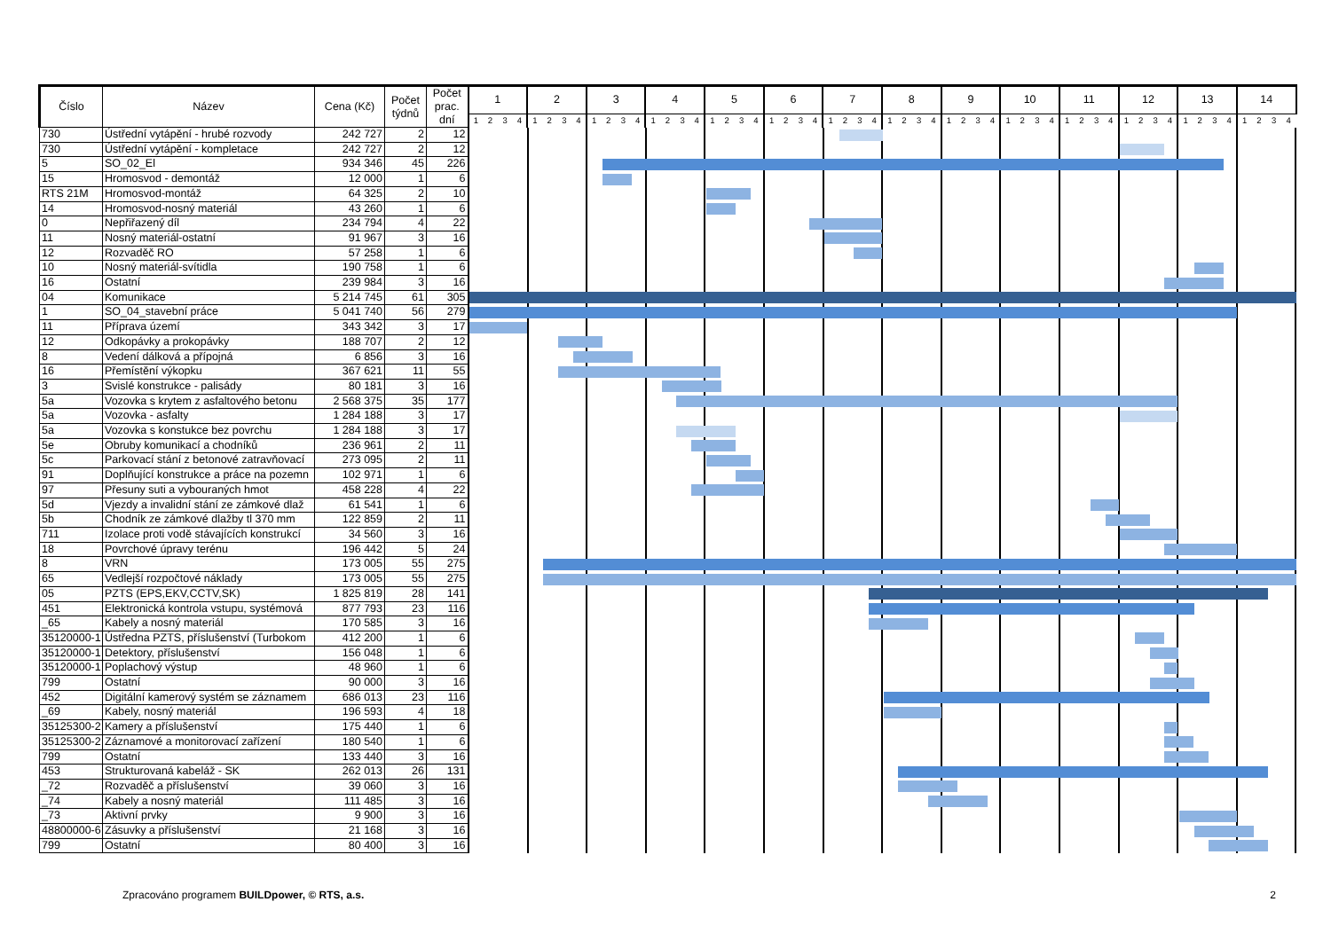| Číslo | Název | Cena (Kč) | Počet týdnů | Počet prac. dní | 1 | | | | 2 | | | | 3 | | | | 4 | | | | 5 | | | | 6 | | | | 7 | | | | 8 | | | | 9 | | | | 10 | | | | 11 | | | | 12 | | | | 13 | | | | 14 | | | |
| --- | --- | --- | --- | --- | --- | --- | --- | --- | --- | --- | --- | --- | --- | --- | --- | --- | --- | --- | --- | --- | --- | --- | --- | --- | --- | --- | --- | --- | --- | --- | --- | --- | --- | --- | --- | --- | --- | --- | --- | --- | --- | --- | --- | --- | --- | --- | --- | --- | --- | --- | --- | --- | --- | --- | --- | --- | --- | --- | --- | --- |
| | | | | | 1 | 2 | 3 | 4 | 1 | 2 | 3 | 4 | 1 | 2 | 3 | 4 | 1 | 2 | 3 | 4 | 1 | 2 | 3 | 4 | 1 | 2 | 3 | 4 | 1 | 2 | 3 | 4 | 1 | 2 | 3 | 4 | 1 | 2 | 3 | 4 | 1 | 2 | 3 | 4 | 1 | 2 | 3 | 4 | 1 | 2 | 3 | 4 | 1 | 2 | 3 | 4 | 1 | 2 | 3 | 4 |
| 730 | Ústřední vytápění - hrubé rozvody | 242 727 | 2 | 12 | | | | | | | | | | | | | | | | | | | | | | | | | | | | | | | | | | | | | | | | | | | | | | | | | | | | | | | | |
| 730 | Ústřední vytápění - kompletace | 242 727 | 2 | 12 | | | | | | | | | | | | | | | | | | | | | | | | | | | | | | | | | | | | | | | | | | | | | | | | | | | | | | | | |
| 5 | SO_02_El | 934 346 | 45 | 226 | | | | | | | | | | | | | | | | | | | | | | | | | | | | | | | | | | | | | | | | | | | | | | | | | | | | | | | | |
| 15 | Hromosvod - demontáž | 12 000 | 1 | 6 | | | | | | | | | | | | | | | | | | | | | | | | | | | | | | | | | | | | | | | | | | | | | | | | | | | | | | | | |
| RTS 21M | Hromosvod-montáž | 64 325 | 2 | 10 | | | | | | | | | | | | | | | | | | | | | | | | | | | | | | | | | | | | | | | | | | | | | | | | | | | | | | | | |
| 14 | Hromosvod-nosný materiál | 43 260 | 1 | 6 | | | | | | | | | | | | | | | | | | | | | | | | | | | | | | | | | | | | | | | | | | | | | | | | | | | | | | | | |
| 0 | Nepřiřazený díl | 234 794 | 4 | 22 | | | | | | | | | | | | | | | | | | | | | | | | | | | | | | | | | | | | | | | | | | | | | | | | | | | | | | | | |
| 11 | Nosný materiál-ostatní | 91 967 | 3 | 16 | | | | | | | | | | | | | | | | | | | | | | | | | | | | | | | | | | | | | | | | | | | | | | | | | | | | | | | | |
| 12 | Rozvaděč RO | 57 258 | 1 | 6 | | | | | | | | | | | | | | | | | | | | | | | | | | | | | | | | | | | | | | | | | | | | | | | | | | | | | | | | |
| 10 | Nosný materiál-svítidla | 190 758 | 1 | 6 | | | | | | | | | | | | | | | | | | | | | | | | | | | | | | | | | | | | | | | | | | | | | | | | | | | | | | | | |
| 16 | Ostatní | 239 984 | 3 | 16 | | | | | | | | | | | | | | | | | | | | | | | | | | | | | | | | | | | | | | | | | | | | | | | | | | | | | | | | |
| 04 | Komunikace | 5 214 745 | 61 | 305 | | | | | | | | | | | | | | | | | | | | | | | | | | | | | | | | | | | | | | | | | | | | | | | | | | | | | | | | |
| 1 | SO_04_stavební práce | 5 041 740 | 56 | 279 | | | | | | | | | | | | | | | | | | | | | | | | | | | | | | | | | | | | | | | | | | | | | | | | | | | | | | | | |
| 11 | Příprava území | 343 342 | 3 | 17 | | | | | | | | | | | | | | | | | | | | | | | | | | | | | | | | | | | | | | | | | | | | | | | | | | | | | | | | |
| 12 | Odkopávky a prokopávky | 188 707 | 2 | 12 | | | | | | | | | | | | | | | | | | | | | | | | | | | | | | | | | | | | | | | | | | | | | | | | | | | | | | | | |
| 8 | Vedení dálková a přípojná | 6 856 | 3 | 16 | | | | | | | | | | | | | | | | | | | | | | | | | | | | | | | | | | | | | | | | | | | | | | | | | | | | | | | | |
| 16 | Přemístění výkopku | 367 621 | 11 | 55 | | | | | | | | | | | | | | | | | | | | | | | | | | | | | | | | | | | | | | | | | | | | | | | | | | | | | | | | |
| 3 | Svislé konstrukce - palisády | 80 181 | 3 | 16 | | | | | | | | | | | | | | | | | | | | | | | | | | | | | | | | | | | | | | | | | | | | | | | | | | | | | | | | |
| 5a | Vozovka s krytem z asfaltového betonu | 2 568 375 | 35 | 177 | | | | | | | | | | | | | | | | | | | | | | | | | | | | | | | | | | | | | | | | | | | | | | | | | | | | | | | | |
| 5a | Vozovka - asfalty | 1 284 188 | 3 | 17 | | | | | | | | | | | | | | | | | | | | | | | | | | | | | | | | | | | | | | | | | | | | | | | | | | | | | | | | |
| 5a | Vozovka s konstukce bez povrchu | 1 284 188 | 3 | 17 | | | | | | | | | | | | | | | | | | | | | | | | | | | | | | | | | | | | | | | | | | | | | | | | | | | | | | | | |
| 5e | Obruby komunikací a chodníků | 236 961 | 2 | 11 | | | | | | | | | | | | | | | | | | | | | | | | | | | | | | | | | | | | | | | | | | | | | | | | | | | | | | | | |
| 5c | Parkovací stání z betonové zatravňovací | 273 095 | 2 | 11 | | | | | | | | | | | | | | | | | | | | | | | | | | | | | | | | | | | | | | | | | | | | | | | | | | | | | | | | |
| 91 | Doplňující konstrukce a práce na pozemn | 102 971 | 1 | 6 | | | | | | | | | | | | | | | | | | | | | | | | | | | | | | | | | | | | | | | | | | | | | | | | | | | | | | | | |
| 97 | Přesuny suti a vybouraných hmot | 458 228 | 4 | 22 | | | | | | | | | | | | | | | | | | | | | | | | | | | | | | | | | | | | | | | | | | | | | | | | | | | | | | | | |
| 5d | Vjezdy a invalidní stání ze zámkové dlaž | 61 541 | 1 | 6 | | | | | | | | | | | | | | | | | | | | | | | | | | | | | | | | | | | | | | | | | | | | | | | | | | | | | | | | |
| 5b | Chodník ze zámkové dlažby tl 370 mm | 122 859 | 2 | 11 | | | | | | | | | | | | | | | | | | | | | | | | | | | | | | | | | | | | | | | | | | | | | | | | | | | | | | | | |
| 711 | Izolace proti vodě stávajících konstrukcí | 34 560 | 3 | 16 | | | | | | | | | | | | | | | | | | | | | | | | | | | | | | | | | | | | | | | | | | | | | | | | | | | | | | | | |
| 18 | Povrchové úpravy terénu | 196 442 | 5 | 24 | | | | | | | | | | | | | | | | | | | | | | | | | | | | | | | | | | | | | | | | | | | | | | | | | | | | | | | | |
| 8 | VRN | 173 005 | 55 | 275 | | | | | | | | | | | | | | | | | | | | | | | | | | | | | | | | | | | | | | | | | | | | | | | | | | | | | | | | |
| 65 | Vedlejší rozpočtové náklady | 173 005 | 55 | 275 | | | | | | | | | | | | | | | | | | | | | | | | | | | | | | | | | | | | | | | | | | | | | | | | | | | | | | | | |
| 05 | PZTS (EPS,EKV,CCTV,SK) | 1 825 819 | 28 | 141 | | | | | | | | | | | | | | | | | | | | | | | | | | | | | | | | | | | | | | | | | | | | | | | | | | | | | | | | |
| 451 | Elektronická kontrola vstupu, systémová | 877 793 | 23 | 116 | | | | | | | | | | | | | | | | | | | | | | | | | | | | | | | | | | | | | | | | | | | | | | | | | | | | | | | | |
| _65 | Kabely a nosný materiál | 170 585 | 3 | 16 | | | | | | | | | | | | | | | | | | | | | | | | | | | | | | | | | | | | | | | | | | | | | | | | | | | | | | | | |
| 35120000-1 | Ústředna PZTS, příslušenství (Turbokom | 412 200 | 1 | 6 | | | | | | | | | | | | | | | | | | | | | | | | | | | | | | | | | | | | | | | | | | | | | | | | | | | | | | | | |
| 35120000-1 | Detektory, příslušenství | 156 048 | 1 | 6 | | | | | | | | | | | | | | | | | | | | | | | | | | | | | | | | | | | | | | | | | | | | | | | | | | | | | | | | |
| 35120000-1 | Poplachový výstup | 48 960 | 1 | 6 | | | | | | | | | | | | | | | | | | | | | | | | | | | | | | | | | | | | | | | | | | | | | | | | | | | | | | | | |
| 799 | Ostatní | 90 000 | 3 | 16 | | | | | | | | | | | | | | | | | | | | | | | | | | | | | | | | | | | | | | | | | | | | | | | | | | | | | | | | |
| 452 | Digitální kamerový systém se záznamem | 686 013 | 23 | 116 | | | | | | | | | | | | | | | | | | | | | | | | | | | | | | | | | | | | | | | | | | | | | | | | | | | | | | | | |
| _69 | Kabely, nosný materiál | 196 593 | 4 | 18 | | | | | | | | | | | | | | | | | | | | | | | | | | | | | | | | | | | | | | | | | | | | | | | | | | | | | | | | |
| 35125300-2 | Kamery a příslušenství | 175 440 | 1 | 6 | | | | | | | | | | | | | | | | | | | | | | | | | | | | | | | | | | | | | | | | | | | | | | | | | | | | | | | | |
| 35125300-2 | Záznamové a monitorovací zařízení | 180 540 | 1 | 6 | | | | | | | | | | | | | | | | | | | | | | | | | | | | | | | | | | | | | | | | | | | | | | | | | | | | | | | | |
| 799 | Ostatní | 133 440 | 3 | 16 | | | | | | | | | | | | | | | | | | | | | | | | | | | | | | | | | | | | | | | | | | | | | | | | | | | | | | | | |
| 453 | Strukturovaná kabeláž - SK | 262 013 | 26 | 131 | | | | | | | | | | | | | | | | | | | | | | | | | | | | | | | | | | | | | | | | | | | | | | | | | | | | | | | | |
| _72 | Rozvaděč a příslušenství | 39 060 | 3 | 16 | | | | | | | | | | | | | | | | | | | | | | | | | | | | | | | | | | | | | | | | | | | | | | | | | | | | | | | | |
| _74 | Kabely a nosný materiál | 111 485 | 3 | 16 | | | | | | | | | | | | | | | | | | | | | | | | | | | | | | | | | | | | | | | | | | | | | | | | | | | | | | | | |
| _73 | Aktivní prvky | 9 900 | 3 | 16 | | | | | | | | | | | | | | | | | | | | | | | | | | | | | | | | | | | | | | | | | | | | | | | | | | | | | | | | |
| 48800000-6 | Zásuvky a příslušenství | 21 168 | 3 | 16 | | | | | | | | | | | | | | | | | | | | | | | | | | | | | | | | | | | | | | | | | | | | | | | | | | | | | | | | |
| 799 | Ostatní | 80 400 | 3 | 16 | | | | | | | | | | | | | | | | | | | | | | | | | | | | | | | | | | | | | | | | | | | | | | | | | | | | | | | | |
Zpracováno programem BUILDpower, © RTS, a.s. 2